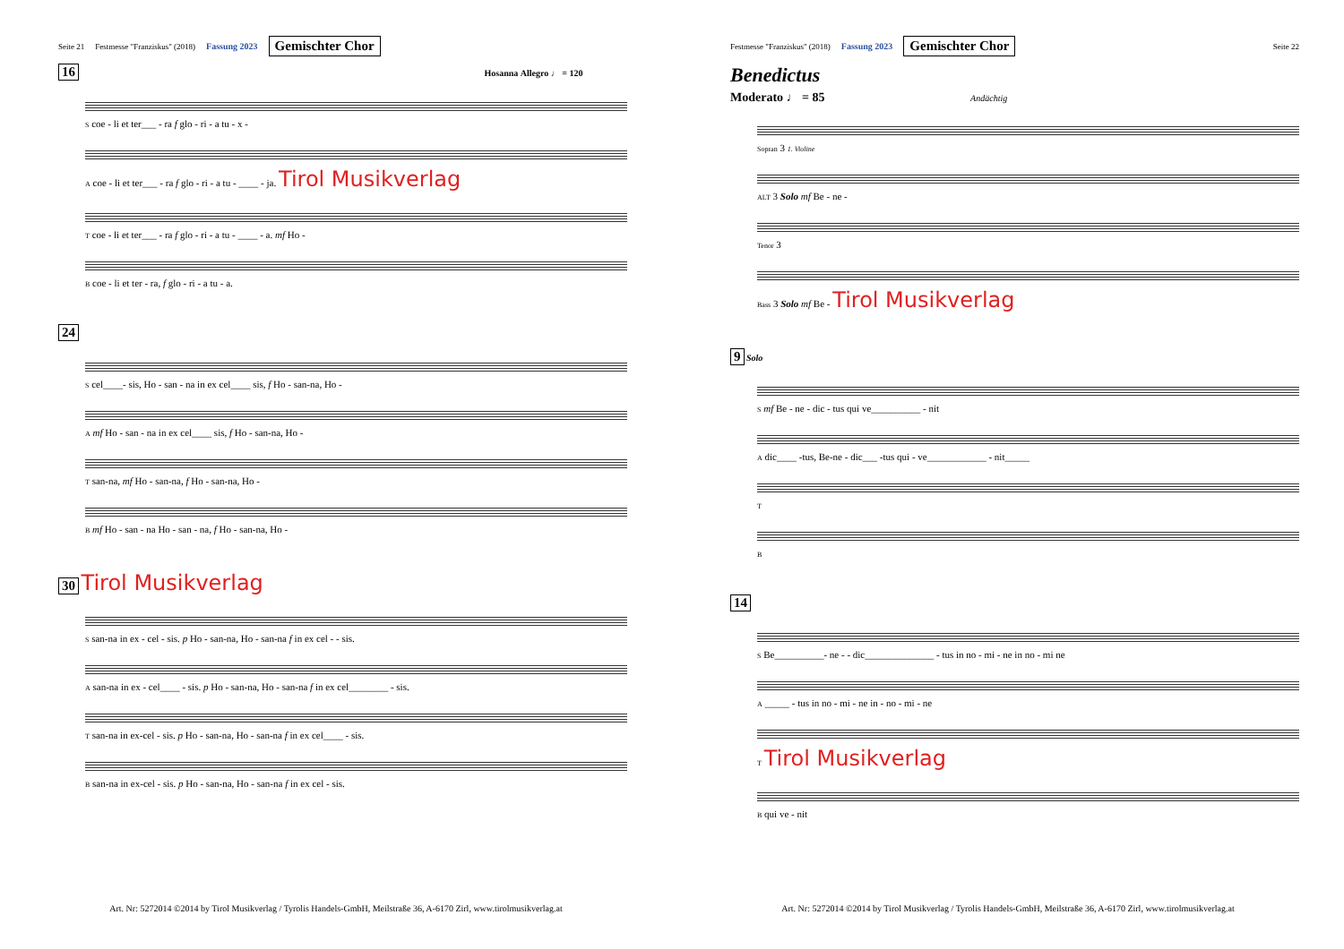Seite 21 Festmesse "Franziskus" (2018) Fassung 2023 Gemischter Chor
16 Hosanna Allegro ♩ = 120
S coe - li et ter___ - ra f glo - ri - a tu - x -
A coe - li et ter___ - ra f glo - ri - a tu - ____ - ja. Tirol Musikverlag
T coe - li et ter___ - ra f glo - ri - a tu - ____ - a. mf Ho -
B coe - li et ter - ra, f glo - ri - a tu - a.
24
S cel____- sis, Ho - san - na in ex cel____ sis, f Ho - san-na, Ho -
A mf Ho - san - na in ex cel____ sis, f Ho - san-na, Ho -
T san-na, mf Ho - san-na, f Ho - san-na, Ho -
B mf Ho - san - na Ho - san - na, f Ho - san-na, Ho -
30 Tirol Musikverlag
S san-na in ex - cel - sis. p Ho - san-na, Ho - san-na f in ex cel - - sis.
A san-na in ex - cel____ - sis. p Ho - san-na, Ho - san-na f in ex cel________ - sis.
T san-na in ex-cel - sis. p Ho - san-na, Ho - san-na f in ex cel____ - sis.
B san-na in ex-cel - sis. p Ho - san-na, Ho - san-na f in ex cel - sis.
Art. Nr: 5272014 ©2014 by Tirol Musikverlag / Tyrolis Handels-GmbH, Meilstraße 36, A-6170 Zirl, www.tirolmusikverlag.at
Festmesse "Franziskus" (2018) Fassung 2023 Gemischter Chor Seite 22
Benedictus
Moderato ♩ = 85 Andächtig
Sopran 3 1. Violine
ALT 3 Solo mf Be - ne -
Tenor 3
Bass 3 Solo mf Be - Tirol Musikverlag
9 Solo
S mf Be - ne - dic - tus qui ve__________ - nit
A dic____ -tus, Be-ne - dic___ -tus qui - ve____________ - nit_____
T
B
14
S Be__________- ne - - dic______________ - tus in no - mi - ne in no - mi ne
A _____ - tus in no - mi - ne in - no - mi - ne
T Tirol Musikverlag
B qui ve - nit
Art. Nr: 5272014 ©2014 by Tirol Musikverlag / Tyrolis Handels-GmbH, Meilstraße 36, A-6170 Zirl, www.tirolmusikverlag.at